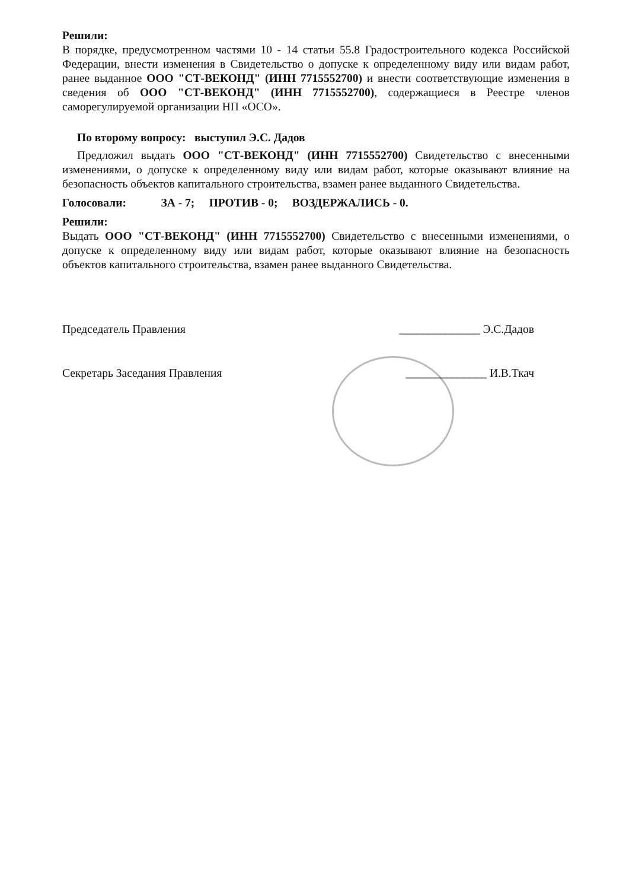Решили:
В порядке, предусмотренном частями 10 - 14 статьи 55.8 Градостроительного кодекса Российской Федерации, внести изменения в Свидетельство о допуске к определенному виду или видам работ, ранее выданное ООО "СТ-ВЕКОНД" (ИНН 7715552700) и внести соответствующие изменения в сведения об ООО "СТ-ВЕКОНД" (ИНН 7715552700), содержащиеся в Реестре членов саморегулируемой организации НП «ОСО».
По второму вопросу: выступил Э.С. Дадов
Предложил выдать ООО "СТ-ВЕКОНД" (ИНН 7715552700) Свидетельство с внесенными изменениями, о допуске к определенному виду или видам работ, которые оказывают влияние на безопасность объектов капитального строительства, взамен ранее выданного Свидетельства.
Голосовали: ЗА - 7; ПРОТИВ - 0; ВОЗДЕРЖАЛИСЬ - 0.
Решили:
Выдать ООО "СТ-ВЕКОНД" (ИНН 7715552700) Свидетельство с внесенными изменениями, о допуске к определенному виду или видам работ, которые оказывают влияние на безопасность объектов капитального строительства, взамен ранее выданного Свидетельства.
Председатель Правления ______________ Э.С.Дадов
Секретарь Заседания Правления ______________ И.В.Ткач